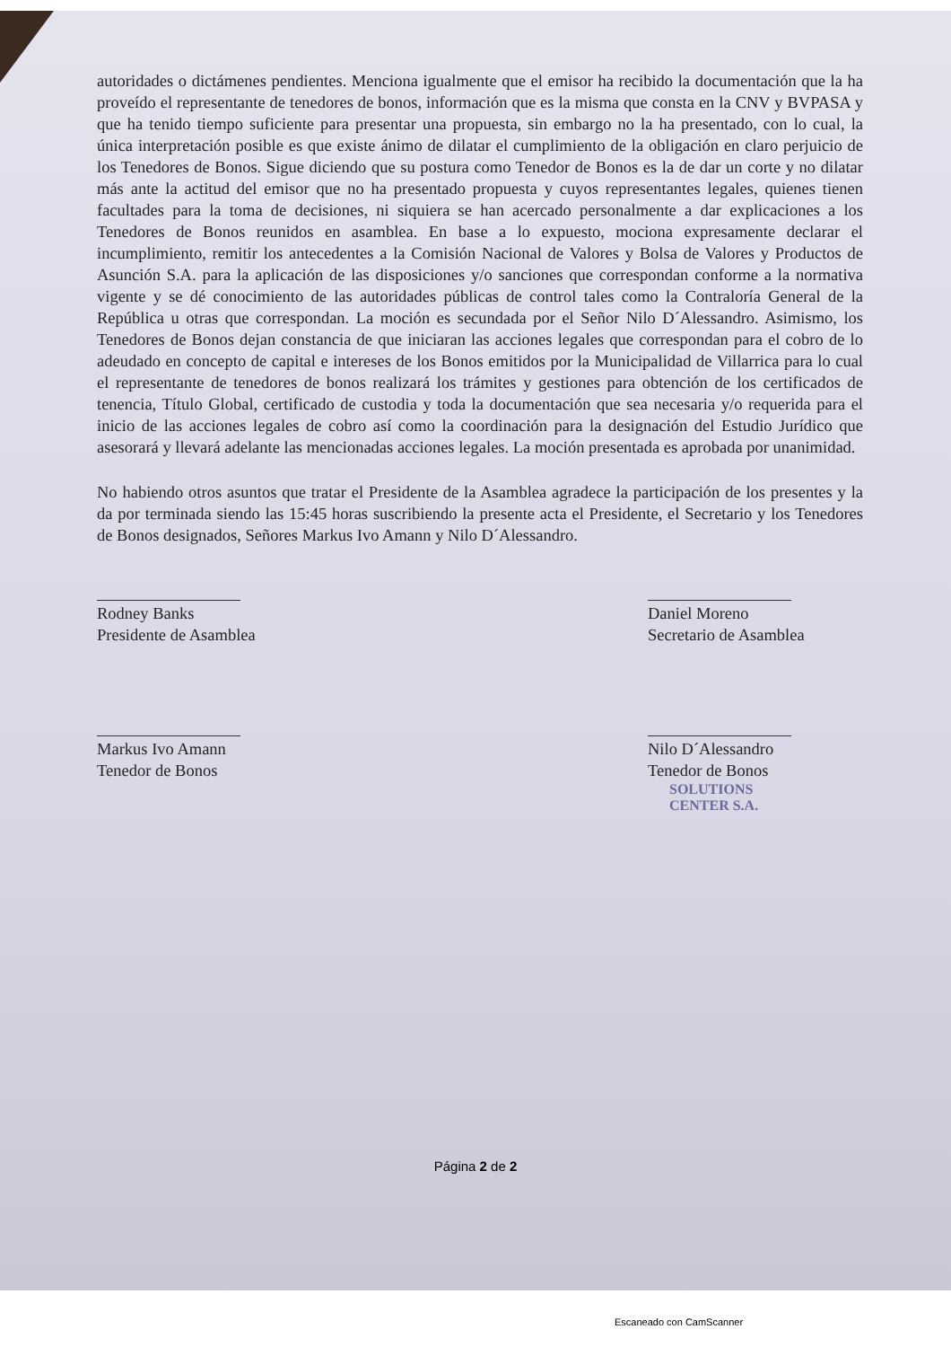autoridades o dictámenes pendientes. Menciona igualmente que el emisor ha recibido la documentación que la ha proveído el representante de tenedores de bonos, información que es la misma que consta en la CNV y BVPASA y que ha tenido tiempo suficiente para presentar una propuesta, sin embargo no la ha presentado, con lo cual, la única interpretación posible es que existe ánimo de dilatar el cumplimiento de la obligación en claro perjuicio de los Tenedores de Bonos. Sigue diciendo que su postura como Tenedor de Bonos es la de dar un corte y no dilatar más ante la actitud del emisor que no ha presentado propuesta y cuyos representantes legales, quienes tienen facultades para la toma de decisiones, ni siquiera se han acercado personalmente a dar explicaciones a los Tenedores de Bonos reunidos en asamblea. En base a lo expuesto, mociona expresamente declarar el incumplimiento, remitir los antecedentes a la Comisión Nacional de Valores y Bolsa de Valores y Productos de Asunción S.A. para la aplicación de las disposiciones y/o sanciones que correspondan conforme a la normativa vigente y se dé conocimiento de las autoridades públicas de control tales como la Contraloría General de la República u otras que correspondan. La moción es secundada por el Señor Nilo D´Alessandro. Asimismo, los Tenedores de Bonos dejan constancia de que iniciaran las acciones legales que correspondan para el cobro de lo adeudado en concepto de capital e intereses de los Bonos emitidos por la Municipalidad de Villarrica para lo cual el representante de tenedores de bonos realizará los trámites y gestiones para obtención de los certificados de tenencia, Título Global, certificado de custodia y toda la documentación que sea necesaria y/o requerida para el inicio de las acciones legales de cobro así como la coordinación para la designación del Estudio Jurídico que asesorará y llevará adelante las mencionadas acciones legales. La moción presentada es aprobada por unanimidad.
No habiendo otros asuntos que tratar el Presidente de la Asamblea agradece la participación de los presentes y la da por terminada siendo las 15:45 horas suscribiendo la presente acta el Presidente, el Secretario y los Tenedores de Bonos designados, Señores Markus Ivo Amann y Nilo D´Alessandro.
Rodney Banks
Presidente de Asamblea
Daniel Moreno
Secretario de Asamblea
Markus Ivo Amann
Tenedor de Bonos
Nilo D´Alessandro
Tenedor de Bonos
SOLUTIONS
CENTER S.A.
Página 2 de 2
Escaneado con CamScanner